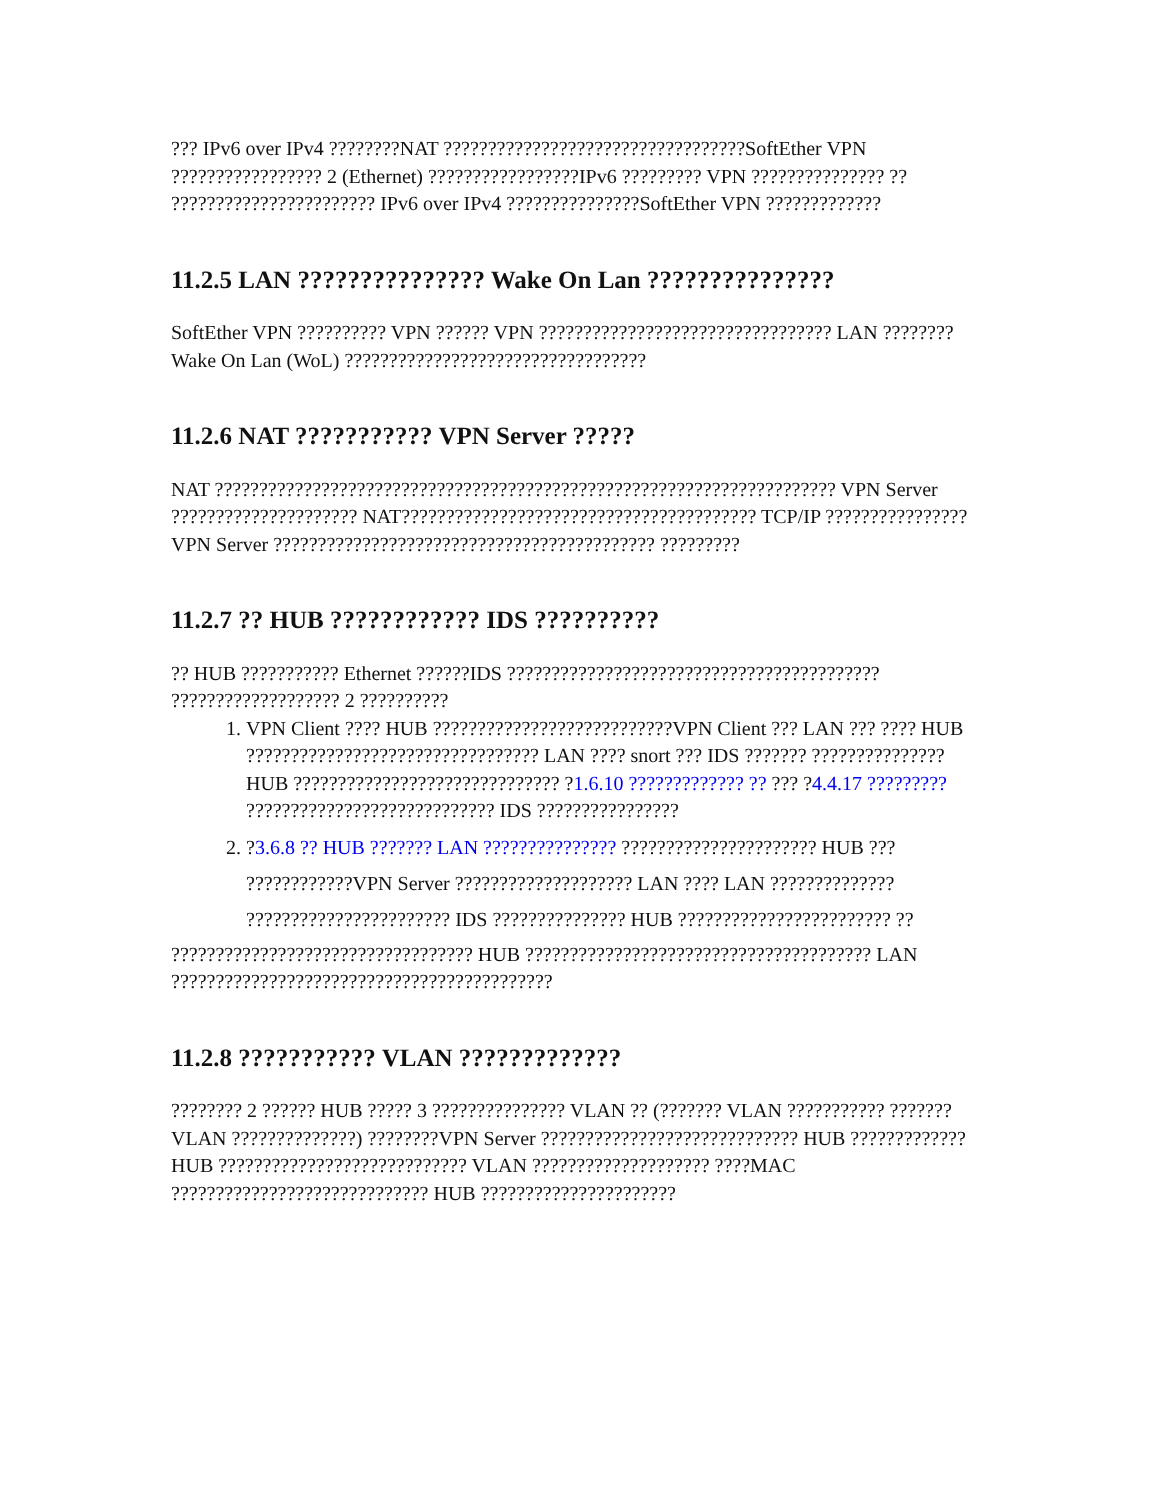??? IPv6 over IPv4 ????????NAT ??????????????????????????????????SoftEther VPN ????????????????? 2 (Ethernet) ?????????????????IPv6 ????????? VPN ??????????????? ??
??????????????????????? IPv6 over IPv4 ???????????????SoftEther VPN ?????????????
11.2.5 LAN ??????????????? Wake On Lan ???????????????
SoftEther VPN ?????????? VPN ?????? VPN ????????????????????????????????? LAN ????????Wake On Lan (WoL) ??????????????????????????????????
11.2.6 NAT ??????????? VPN Server ?????
NAT ?????????????????????????????????????????????????????????????????????? VPN Server ????????????????????? NAT???????????????????????????????????????? TCP/IP ???????????????? VPN Server ??????????????????????????????????????????? ?????????
11.2.7 ?? HUB ???????????? IDS ??????????
?? HUB ??????????? Ethernet ??????IDS ?????????????????????????????????????????? ??????????????????? 2 ??????????
1. VPN Client ???? HUB ???????????????????????????VPN Client ??? LAN ??? ???? HUB ????????????????????????????????? LAN ???? snort ??? IDS ??????? ??????????????? HUB ?????????????????????????????? ?1.6.10 ????????????? ?? ??? ?4.4.17 ????????? ???????????????????????????? IDS ????????????????
2. ?3.6.8 ?? HUB ??????? LAN ??????????????? ?????????????????????? HUB ??? ????????????VPN Server ???????????????????? LAN ???? LAN ?????????????? ??????????????????????? IDS ??????????????? HUB ???????????????????????? ??
?????????????????????????????????? HUB ??????????????????????????????????????? LAN ???????????????????????????????????????????
11.2.8 ??????????? VLAN ?????????????
???????? 2 ?????? HUB ????? 3 ??????????????? VLAN ?? (??????? VLAN ??????????? ??????? VLAN ??????????????) ????????VPN Server ????????????????????????????? HUB ????????????? HUB ???????????????????????????? VLAN ???????????????????? ????MAC ????????????????????????????? HUB ??????????????????????